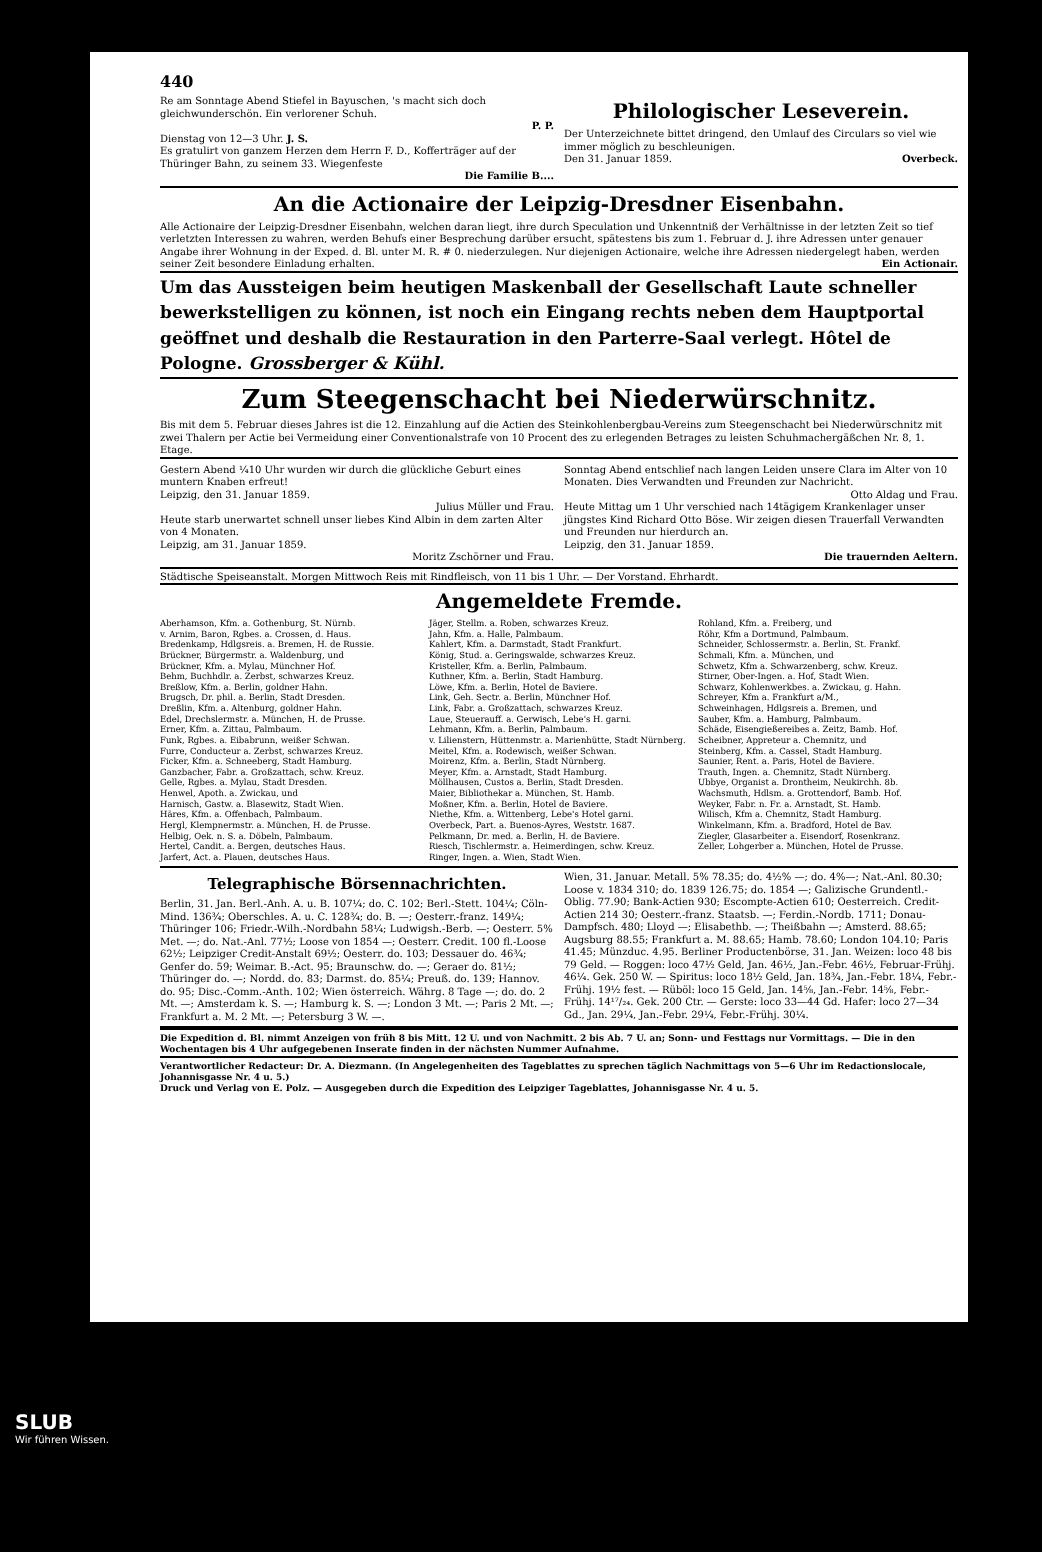440
Re am Sonntage Abend Stiefel in Bayuschen, 's macht sich doch gleichwunderschön. Ein verlorener Schuh.
P. P.
Dienstag von 12—3 Uhr. J. S.
Es gratulirt von ganzem Herzen dem Herrn F. D., Koffer­träger auf der Thüringer Bahn, zu seinem 33. Wiegenfeste
Die Familie B....
Philologischer Leseverein.
Der Unterzeichnete bittet dringend, den Umlauf des Circulars so viel wie immer möglich zu beschleunigen.
Den 31. Januar 1859. Overbeck.
An die Actionaire der Leipzig-Dresdner Eisenbahn.
Alle Actionaire der Leipzig-Dresdner Eisenbahn, welchen daran liegt, ihre durch Speculation und Unkenntniß der Verhältnisse in der letzten Zeit so tief verletzten Interessen zu wahren, werden Behufs einer Besprechung darüber ersucht, spätestens bis zum 1. Februar d. J. ihre Adressen unter genauer Angabe ihrer Wohnung in der Exped. d. Bl. unter M. R. # 0. niederzulegen. Nur diejenigen Actionaire, welche ihre Adressen niedergelegt haben, werden seiner Zeit besondere Einladung erhalten. Ein Actionair.
Um das Aussteigen beim heutigen Maskenball der Gesellschaft Laute schneller bewerkstelligen zu können, ist noch ein Eingang rechts neben dem Hauptportal geöffnet und deshalb die Restauration in den Parterre-Saal verlegt. Hôtel de Pologne. Grossberger & Kühl.
Zum Steegenschacht bei Niederwürschnitz.
Bis mit dem 5. Februar dieses Jahres ist die 12. Einzahlung auf die Actien des Steinkohlenbergbau-Vereins zum Steegenschacht bei Niederwürschnitz mit zwei Thalern per Actie bei Vermeidung einer Conventionalstrafe von 10 Procent des zu erlegenden Betrages zu leisten Schuhmachergäßchen Nr. 8, 1. Etage.
Gestern Abend ¼10 Uhr wurden wir durch die glückliche Geburt eines muntern Knaben erfreut!
Leipzig, den 31. Januar 1859.
Julius Müller und Frau.
Heute starb unerwartet schnell unser liebes Kind Albin in dem zarten Alter von 4 Monaten.
Leipzig, am 31. Januar 1859.
Moritz Zschörner und Frau.
Sonntag Abend entschlief nach langen Leiden unsere Clara im Alter von 10 Monaten. Dies Verwandten und Freunden zur Nachricht.
Otto Aldag und Frau.
Heute Mittag um 1 Uhr verschied nach 14tägigem Kranken­lager unser jüngstes Kind Richard Otto Böse. Wir zeigen diesen Trauerfall Verwandten und Freunden nur hierdurch an.
Leipzig, den 31. Januar 1859.
Die trauernden Aeltern.
Städtische Speiseanstalt. Morgen Mittwoch Reis mit Rindfleisch, von 11 bis 1 Uhr. — Der Vorstand. Ehrhardt.
Angemeldete Fremde.
Aberhamson, Kfm. a. Gothenburg, St. Nürnb.
v. Arnim, Baron, Rgbes. a. Crossen, d. Haus.
Bredenkamp, Hdlgsreis. a. Bremen, H. de Russie.
Brückner, Bürgermstr. a. Waldenburg, und
Brückner, Kfm. a. Mylau, Münchner Hof.
Behm, Buchhdlr. a. Zerbst, schwarzes Kreuz.
Breßlow, Kfm. a. Berlin, goldner Hahn.
Brugsch, Dr. phil. a. Berlin, Stadt Dresden.
Dreßlin, Kfm. a. Altenburg, goldner Hahn.
Edel, Drechslermstr. a. München, H. de Prusse.
Erner, Kfm. a. Zittau, Palmbaum.
Funk, Rgbes. a. Eibabrunn, weißer Schwan.
Furre, Conducteur a. Zerbst, schwarzes Kreuz.
Ficker, Kfm. a. Schneeberg, Stadt Hamburg.
Ganzbacher, Fabr. a. Großzattach, schw. Kreuz.
Gelle, Rgbes. a. Mylau, Stadt Dresden.
Henwel, Apoth. a. Zwickau, und
Harnisch, Gastw. a. Blasewitz, Stadt Wien.
Häres, Kfm. a. Offenbach, Palmbaum.
Hergl, Klempnermstr. a. München, H. de Prusse.
Helbig, Oek. n. S. a. Döbeln, Palmbaum.
Hertel, Candit. a. Bergen, deutsches Haus.
Jarfert, Act. a. Plauen, deutsches Haus.
Jäger, Stellm. a. Roben, schwarzes Kreuz.
Jahn, Kfm. a. Halle, Palmbaum.
Kahlert, Kfm. a. Darmstadt, Stadt Frankfurt.
König, Stud. a. Geringswalde, schwarzes Kreuz.
Kristeller, Kfm. a. Berlin, Palmbaum.
Kuthner, Kfm. a. Berlin, Stadt Hamburg.
Löwe, Kfm. a. Berlin, Hotel de Baviere.
Link, Geh. Sectr. a. Berlin, Münchner Hof.
Link, Fabr. a. Großzattach, schwarzes Kreuz.
Laue, Steuerauff. a. Gerwisch, Lebe's H. garni.
Lehmann, Kfm. a. Berlin, Palmbaum.
v. Lilienstern, Hüttenmstr. a. Marienhütte, Stadt Nürnberg.
Meitel, Kfm. a. Rodewisch, weißer Schwan.
Moirenz, Kfm. a. Berlin, Stadt Nürnberg.
Meyer, Kfm. a. Arnstadt, Stadt Hamburg.
Möllhausen, Custos a. Berlin, Stadt Dresden.
Maier, Bibliothekar a. München, St. Hamb.
Moßner, Kfm. a. Berlin, Hotel de Baviere.
Niethe, Kfm. a. Wittenberg, Lebe's Hotel garni.
Overbeck, Part. a. Buenos-Ayres, Weststr. 1687.
Pelkmann, Dr. med. a. Berlin, H. de Baviere.
Riesch, Tischlermstr. a. Heimerdingen, schw. Kreuz.
Ringer, Ingen. a. Wien, Stadt Wien.
Rohland, Kfm. a. Freiberg, und
Röhr, Kfm a Dortmund, Palmbaum.
Schneider, Schlossermstr. a. Berlin, St. Frankf.
Schmali, Kfm. a. München, und
Schwetz, Kfm a. Schwarzenberg, schw. Kreuz.
Stirner, Ober-Ingen. a. Hof, Stadt Wien.
Schwarz, Kohlenwerkbes. a. Zwickau, g. Hahn.
Schreyer, Kfm a. Frankfurt a/M.,
Schweinhagen, Hdlgsreis a. Bremen, und
Sauber, Kfm. a. Hamburg, Palmbaum.
Schäde, Eisengießereibes a. Zeitz, Bamb. Hof.
Scheibner, Appreteur a. Chemnitz, und
Steinberg, Kfm. a. Cassel, Stadt Hamburg.
Saunier, Rent. a. Paris, Hotel de Baviere.
Trauth, Ingen. a. Chemnitz, Stadt Nürnberg.
Ubbye, Organist a. Drontheim, Neukirchh. 8b.
Wachsmuth, Hdlsm. a. Grottendorf, Bamb. Hof.
Weyker, Fabr. n. Fr. a. Arnstadt, St. Hamb.
Wilisch, Kfm a. Chemnitz, Stadt Hamburg.
Winkelmann, Kfm. a. Bradford, Hotel de Bav.
Ziegler, Glasarbeiter a. Eisendorf, Rosenkranz.
Zeller, Lohgerber a. München, Hotel de Prusse.
Telegraphische Börsennachrichten.
Berlin, 31. Jan. Berl.-Anh. A. u. B. 107¼; do. C. 102; Berl.-Stett. 104¼; Cöln-Mind. 136¾; Oberschles. A. u. C. 128¾; do. B. —; Oesterr.-franz. 149¼; Thüringer 106; Friedr.-Wilh.-Nordbahn 58¼; Ludwigsh.-Berb. —; Oesterr. 5% Met. —; do. Nat.-Anl. 77½; Loose von 1854 —; Oesterr. Credit. 100 fl.-Loose 62½; Leipziger Credit-Anstalt 69½; Oesterr. do. 103; Dessauer do. 46¾; Genfer do. 59; Weimar. B.-Act. 95; Braunschw. do. —; Geraer do. 81½; Thüringer do. —; Nordd. do. 83; Darmst. do. 85¼; Preuß. do. 139; Hannov. do. 95; Disc.-Comm.-Anth. 102; Wien österreich. Währg. 8 Tage —; do. do. 2 Mt. —; Amsterdam k. S. —; Hamburg k. S. —; London 3 Mt. —; Paris 2 Mt. —; Frankfurt a. M. 2 Mt. —; Petersburg 3 W. —.
Wien, 31. Januar. Metall. 5% 78.35; do. 4½% —; do. 4%—; Nat.-Anl. 80.30; Loose v. 1834 310; do. 1839 126.75; do. 1854 —; Galizische Grundentl.-Oblig. 77.90; Bank-Actien 930; Escompte-Actien 610; Oesterreich. Credit-Actien 214 30; Oesterr.-franz. Staatsb. —; Ferdin.-Nordb. 1711; Donau-Dampfsch. 480; Lloyd —; Elisabethb. —; Theißbahn —; Amsterd. 88.65; Augsburg 88.55; Frankfurt a. M. 88.65; Hamb. 78.60; London 104.10; Paris 41.45; Münzduc. 4.95. Berliner Productenbörse, 31. Jan. Weizen: loco 48 bis 79 Geld. — Roggen: loco 47½ Geld, Jan. 46½, Jan.-Febr. 46½, Februar-Frühj. 46¼. Gek. 250 W. — Spiritus: loco 18½ Geld, Jan. 18¾, Jan.-Febr. 18¼, Febr.-Frühj. 19½ fest. — Rüböl: loco 15 Geld, Jan. 14⅝, Jan.-Febr. 14⅝, Febr.-Frühj. 14¹⁷/₂₄. Gek. 200 Ctr. — Gerste: loco 33—44 Gd. Hafer: loco 27—34 Gd., Jan. 29¼, Jan.-Febr. 29¼, Febr.-Frühj. 30¼.
Die Expedition d. Bl. nimmt Anzeigen von früh 8 bis Mitt. 12 U. und von Nachmitt. 2 bis Ab. 7 U. an; Sonn- und Festtags nur Vormittags. — Die in den Wochentagen bis 4 Uhr aufgegebenen Inserate finden in der nächsten Nummer Aufnahme.
Verantwortlicher Redacteur: Dr. A. Diezmann. (In Angelegenheiten des Tageblattes zu sprechen täglich Nachmittags von 5—6 Uhr im Redactionslocale, Johannisgasse Nr. 4 u. 5.)
Druck und Verlag von E. Polz. — Ausgegeben durch die Expedition des Leipziger Tageblattes, Johannisgasse Nr. 4 u. 5.
SLUB
Wir führen Wissen.